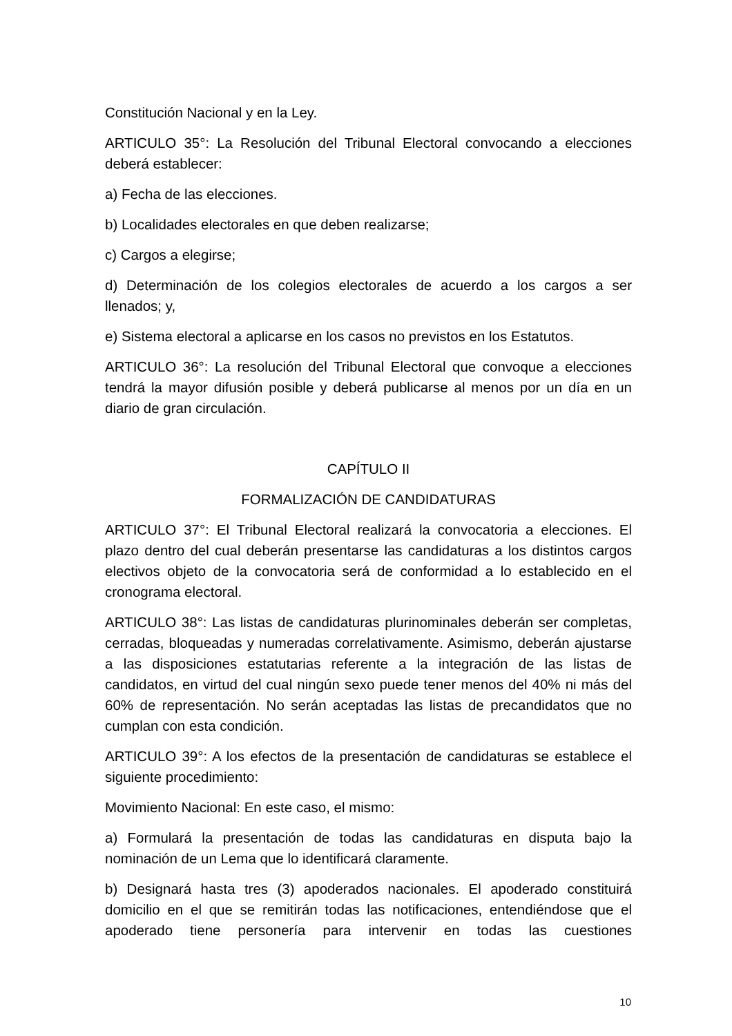Constitución Nacional y en la Ley.
ARTICULO 35°: La Resolución del Tribunal Electoral convocando a elecciones deberá establecer:
a) Fecha de las elecciones.
b) Localidades electorales en que deben realizarse;
c) Cargos a elegirse;
d) Determinación de los colegios electorales de acuerdo a los cargos a ser llenados; y,
e) Sistema electoral a aplicarse en los casos no previstos en los Estatutos.
ARTICULO 36°: La resolución del Tribunal Electoral que convoque a elecciones tendrá la mayor difusión posible y deberá publicarse al menos por un día en un diario de gran circulación.
CAPÍTULO II
FORMALIZACIÓN DE CANDIDATURAS
ARTICULO 37°: El Tribunal Electoral realizará la convocatoria a elecciones. El plazo dentro del cual deberán presentarse las candidaturas a los distintos cargos electivos objeto de la convocatoria será de conformidad a lo establecido en el cronograma electoral.
ARTICULO 38°: Las listas de candidaturas plurinominales deberán ser completas, cerradas, bloqueadas y numeradas correlativamente. Asimismo, deberán ajustarse a las disposiciones estatutarias referente a la integración de las listas de candidatos, en virtud del cual ningún sexo puede tener menos del 40% ni más del 60% de representación. No serán aceptadas las listas de precandidatos que no cumplan con esta condición.
ARTICULO 39°: A los efectos de la presentación de candidaturas se establece el siguiente procedimiento:
Movimiento Nacional: En este caso, el mismo:
a) Formulará la presentación de todas las candidaturas en disputa bajo la nominación de un Lema que lo identificará claramente.
b) Designará hasta tres (3) apoderados nacionales. El apoderado constituirá domicilio en el que se remitirán todas las notificaciones, entendiéndose que el apoderado tiene personería para intervenir en todas las cuestiones
10